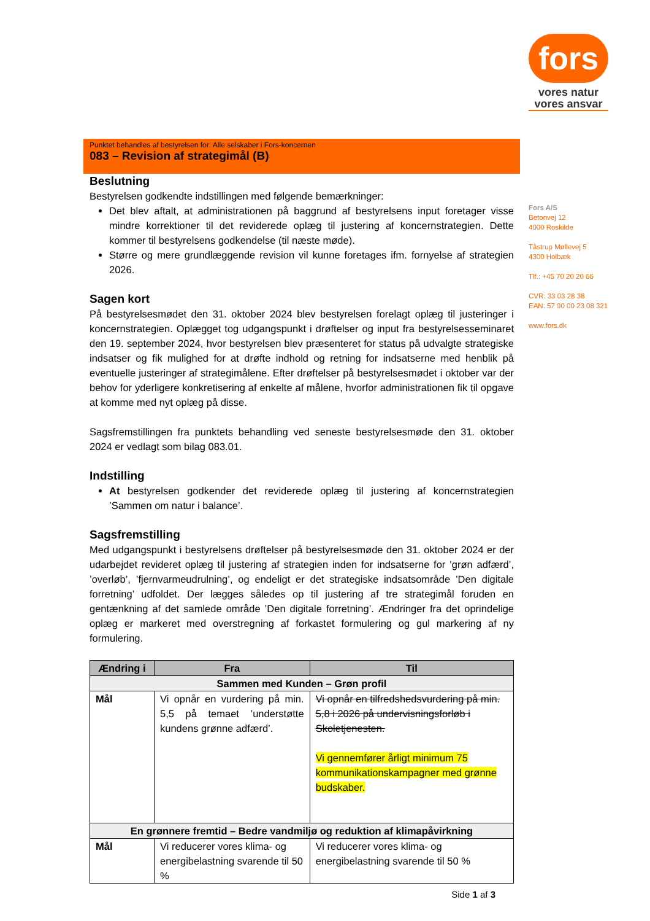fors
vores natur
vores ansvar
Fors A/S
Betonvej 12
4000 Roskilde
Tåstrup Møllevej 5
4300 Holbæk
Tlf.: +45 70 20 20 66
CVR: 33 03 28 38
EAN: 57 90 00 23 08 321
www.fors.dk
Punktet behandles af bestyrelsen for: Alle selskaber i Fors-koncernen
083 – Revision af strategimål (B)
Beslutning
Bestyrelsen godkendte indstillingen med følgende bemærkninger:
Det blev aftalt, at administrationen på baggrund af bestyrelsens input foretager visse mindre korrektioner til det reviderede oplæg til justering af koncernstrategien. Dette kommer til bestyrelsens godkendelse (til næste møde).
Større og mere grundlæggende revision vil kunne foretages ifm. fornyelse af strategien 2026.
Sagen kort
På bestyrelsesmødet den 31. oktober 2024 blev bestyrelsen forelagt oplæg til justeringer i koncernstrategien. Oplægget tog udgangspunkt i drøftelser og input fra bestyrelsesseminaret den 19. september 2024, hvor bestyrelsen blev præsenteret for status på udvalgte strategiske indsatser og fik mulighed for at drøfte indhold og retning for indsatserne med henblik på eventuelle justeringer af strategimålene. Efter drøftelser på bestyrelsesmødet i oktober var der behov for yderligere konkretisering af enkelte af målene, hvorfor administrationen fik til opgave at komme med nyt oplæg på disse.
Sagsfremstillingen fra punktets behandling ved seneste bestyrelsesmøde den 31. oktober 2024 er vedlagt som bilag 083.01.
Indstilling
At bestyrelsen godkender det reviderede oplæg til justering af koncernstrategien ’Sammen om natur i balance’.
Sagsfremstilling
Med udgangspunkt i bestyrelsens drøftelser på bestyrelsesmøde den 31. oktober 2024 er der udarbejdet revideret oplæg til justering af strategien inden for indsatserne for ’grøn adfærd’, ’overløb’, ’fjernvarmeudrulning’, og endeligt er det strategiske indsatsområde ’Den digitale forretning’ udfoldet. Der lægges således op til justering af tre strategimål foruden en gentænkning af det samlede område ’Den digitale forretning’. Ændringer fra det oprindelige oplæg er markeret med overstregning af forkastet formulering og gul markering af ny formulering.
| Ændring i | Fra | Til |
| --- | --- | --- |
| Sammen med Kunden – Grøn profil | | |
| Mål | Vi opnår en vurdering på min. 5,5 på temaet ’understøtte kundens grønne adfærd’. | Vi opnår en tilfredshedsvurdering på min. 5,8 i 2026 på undervisningsforløb i Skoletjenesten. Vi gennemfører årligt minimum 75 kommunikationskampagner med grønne budskaber. |
| En grønnere fremtid – Bedre vandmiljø og reduktion af klimapåvirkning | | |
| Mål | Vi reducerer vores klima- og energibelastning svarende til 50 % | Vi reducerer vores klima- og energibelastning svarende til 50 % |
Side 1 af 3